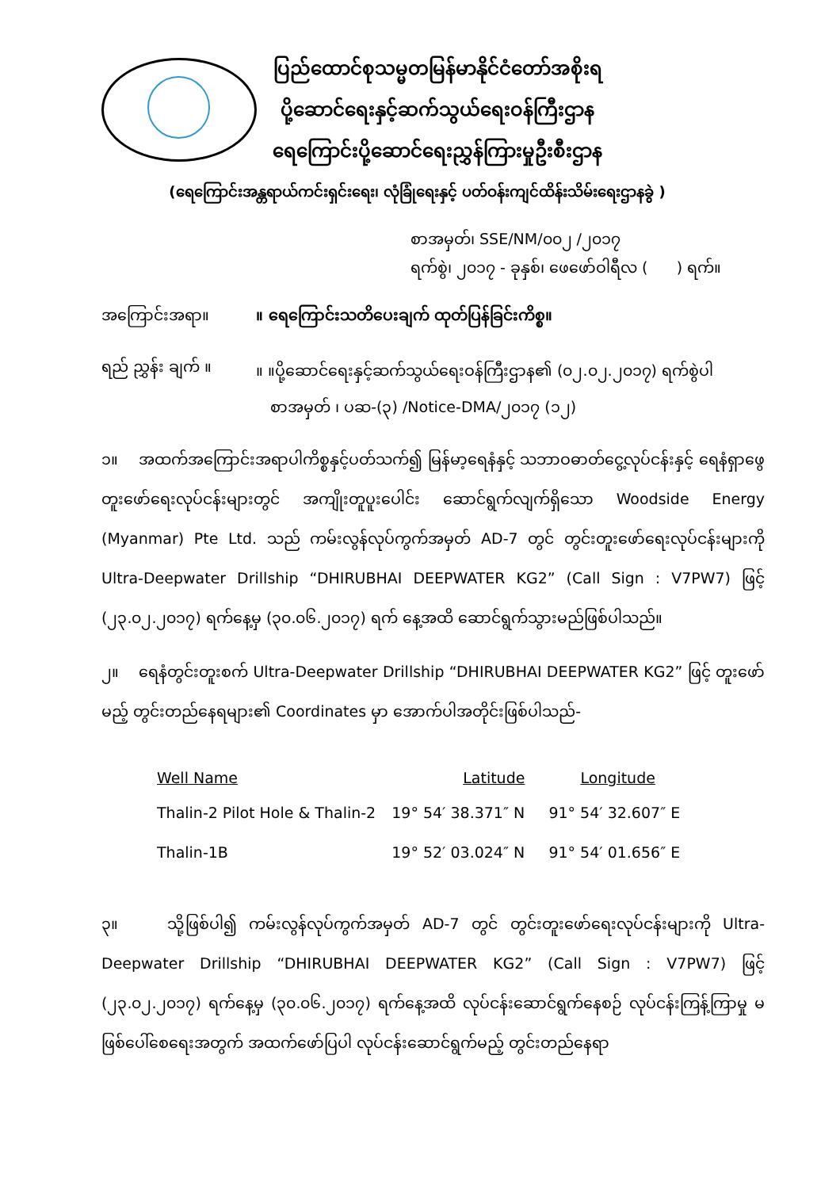ပြည်ထောင်စုသမ္မတမြန်မာနိုင်ငံတော်အစိုးရ
ပို့ဆောင်ရေးနှင့်ဆက်သွယ်ရေးဝန်ကြီးဌာန
ရေကြောင်းပို့ဆောင်ရေးညွှန်ကြားမှုဦးစီးဌာန
(ရေကြောင်းအန္တရာယ်ကင်းရှင်းရေး၊ လုံခြုံရေးနှင့် ပတ်ဝန်းကျင်ထိန်းသိမ်းရေးဌာနခွဲ )
စာအမှတ်၊ SSE/NM/၀၀၂ /၂၀၁၇
ရက်စွဲ၊ ၂၀၁၇ - ခုနှစ်၊ ဖေဖော်ဝါရီလ ( ) ရက်။
အကြောင်းအရာ။ ။ ရေကြောင်းသတိပေးချက် ထုတ်ပြန်ခြင်းကိစ္စ။
ရည် ညွှန်း ချက် ။
။ ။ပို့ဆောင်ရေးနှင့်ဆက်သွယ်ရေးဝန်ကြီးဌာန၏ (၀၂.၀၂.၂၀၁၇) ရက်စွဲပါ
စာအမှတ် ၊ ပဆ-(၃) /Notice-DMA/၂၀၁၇ (၁၂)
၁။ အထက်အကြောင်းအရာပါကိစ္စနှင့်ပတ်သက်၍ မြန်မာ့ရေနံနှင့် သဘာဝဓာတ်ငွေ့လုပ်ငန်းနှင့် ရေနံရှာဖွေတူးဖော်ရေးလုပ်ငန်းများတွင် အကျိုးတူပူးပေါင်း ဆောင်ရွက်လျက်ရှိသော Woodside Energy (Myanmar) Pte Ltd. သည် ကမ်းလွန်လုပ်ကွက်အမှတ် AD-7 တွင် တွင်းတူးဖော်ရေးလုပ်ငန်းများကို Ultra-Deepwater Drillship “DHIRUBHAI DEEPWATER KG2” (Call Sign : V7PW7) ဖြင့် (၂၃.၀၂.၂၀၁၇) ရက်နေ့မှ (၃၀.၀၆.၂၀၁၇) ရက် နေ့အထိ ဆောင်ရွက်သွားမည်ဖြစ်ပါသည်။
၂။ ရေနံတွင်းတူးစက် Ultra-Deepwater Drillship “DHIRUBHAI DEEPWATER KG2” ဖြင့် တူးဖော်မည့် တွင်းတည်နေရများ၏ Coordinates မှာ အောက်ပါအတိုင်းဖြစ်ပါသည်-
| Well Name | Latitude | Longitude |
| --- | --- | --- |
| Thalin-2 Pilot Hole & Thalin-2 | 19° 54′ 38.371″ N | 91° 54′ 32.607″ E |
| Thalin-1B | 19° 52′ 03.024″ N | 91° 54′ 01.656″ E |
၃။ သို့ဖြစ်ပါ၍ ကမ်းလွန်လုပ်ကွက်အမှတ် AD-7 တွင် တွင်းတူးဖော်ရေးလုပ်ငန်းများကို Ultra-Deepwater Drillship “DHIRUBHAI DEEPWATER KG2” (Call Sign : V7PW7) ဖြင့် (၂၃.၀၂.၂၀၁၇) ရက်နေ့မှ (၃၀.၀၆.၂၀၁၇) ရက်နေ့အထိ လုပ်ငန်းဆောင်ရွက်နေစဉ် လုပ်ငန်းကြန့်ကြာမှု မဖြစ်ပေါ်စေရေးအတွက် အထက်ဖော်ပြပါ လုပ်ငန်းဆောင်ရွက်မည့် တွင်းတည်နေရာ